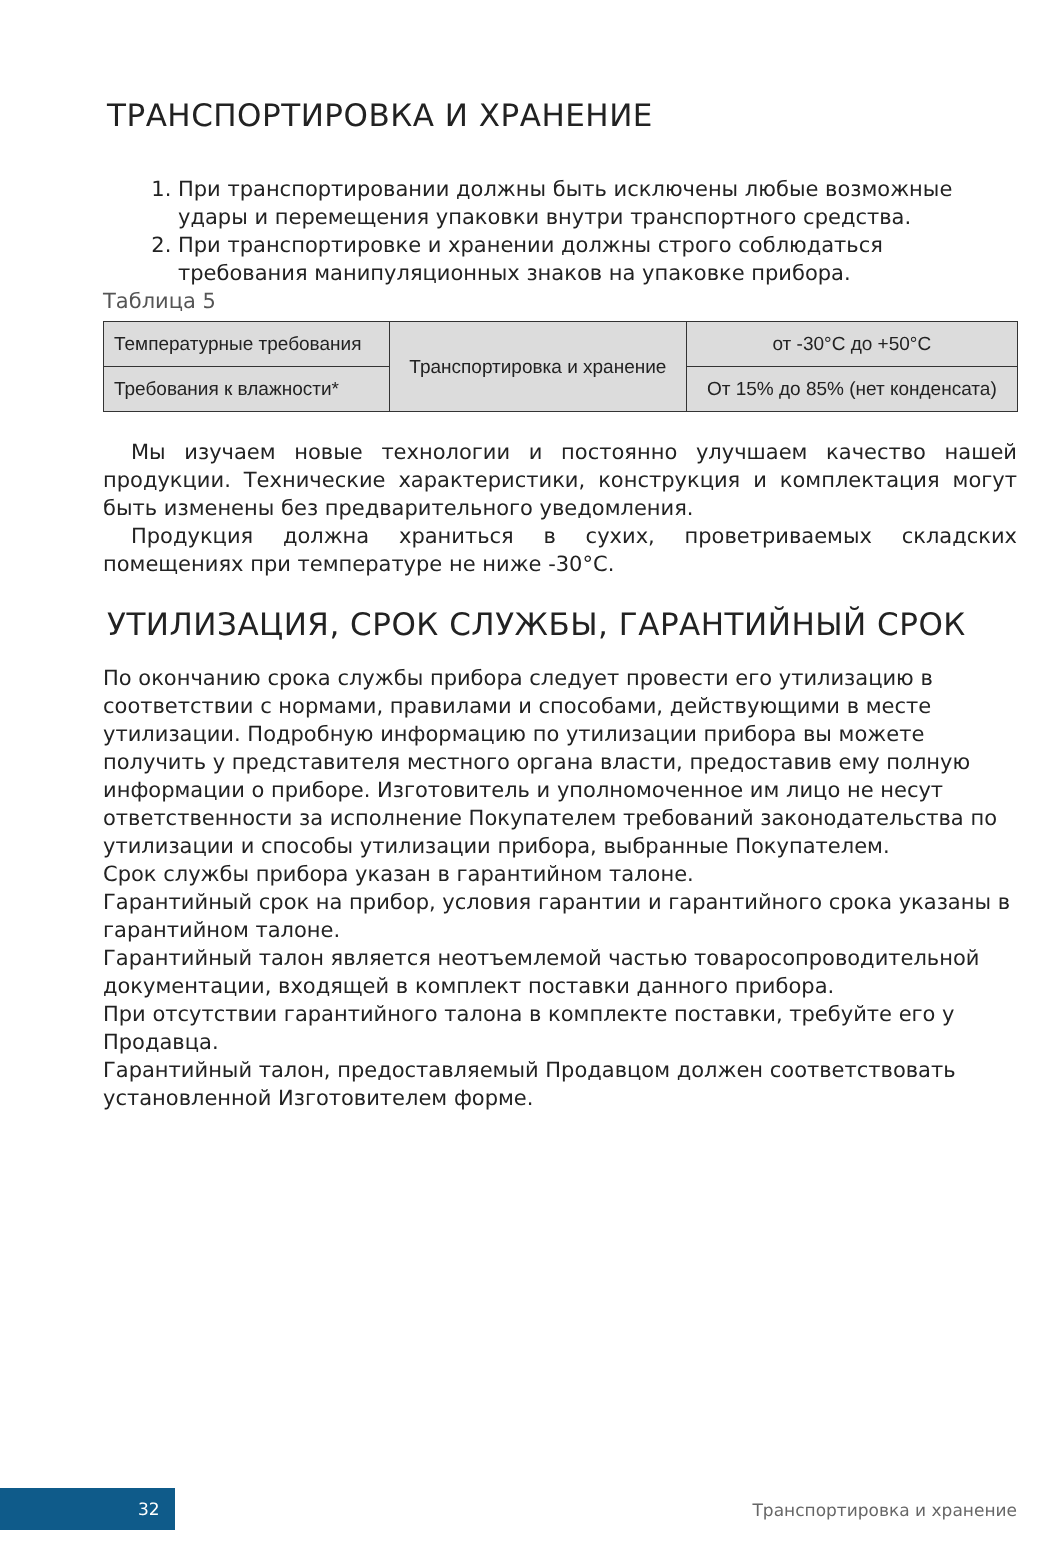ТРАНСПОРТИРОВКА И ХРАНЕНИЕ
1. При транспортировании должны быть исключены любые возможные удары и перемещения упаковки внутри транспортного средства.
2. При транспортировке и хранении должны строго соблюдаться требования манипуляционных знаков на упаковке прибора.
Таблица 5
| Температурные требования | Транспортировка и хранение | от -30°С до +50°С |
| Требования к влажности* | | От 15% до 85% (нет конденсата) |
Мы изучаем новые технологии и постоянно улучшаем качество нашей продукции. Технические характеристики, конструкция и комплектация могут быть изменены без предварительного уведомления.
Продукция должна храниться в сухих, проветриваемых складских помещениях при температуре не ниже -30°С.
УТИЛИЗАЦИЯ, СРОК СЛУЖБЫ, ГАРАНТИЙНЫЙ СРОК
По окончанию срока службы прибора следует провести его утилизацию в соответствии с нормами, правилами и способами, действующими в месте утилизации. Подробную информацию по утилизации прибора вы можете получить у представителя местного органа власти, предоставив ему полную информации о приборе. Изготовитель и уполномоченное им лицо не несут ответственности за исполнение Покупателем требований законодательства по утилизации и способы утилизации прибора, выбранные Покупателем.
Срок службы прибора указан в гарантийном талоне.
Гарантийный срок на прибор, условия гарантии и гарантийного срока указаны в гарантийном талоне.
Гарантийный талон является неотъемлемой частью товаросопроводительной документации, входящей в комплект поставки данного прибора.
При отсутствии гарантийного талона в комплекте поставки, требуйте его у Продавца.
Гарантийный талон, предоставляемый Продавцом должен соответствовать установленной Изготовителем форме.
32
Транспортировка и хранение